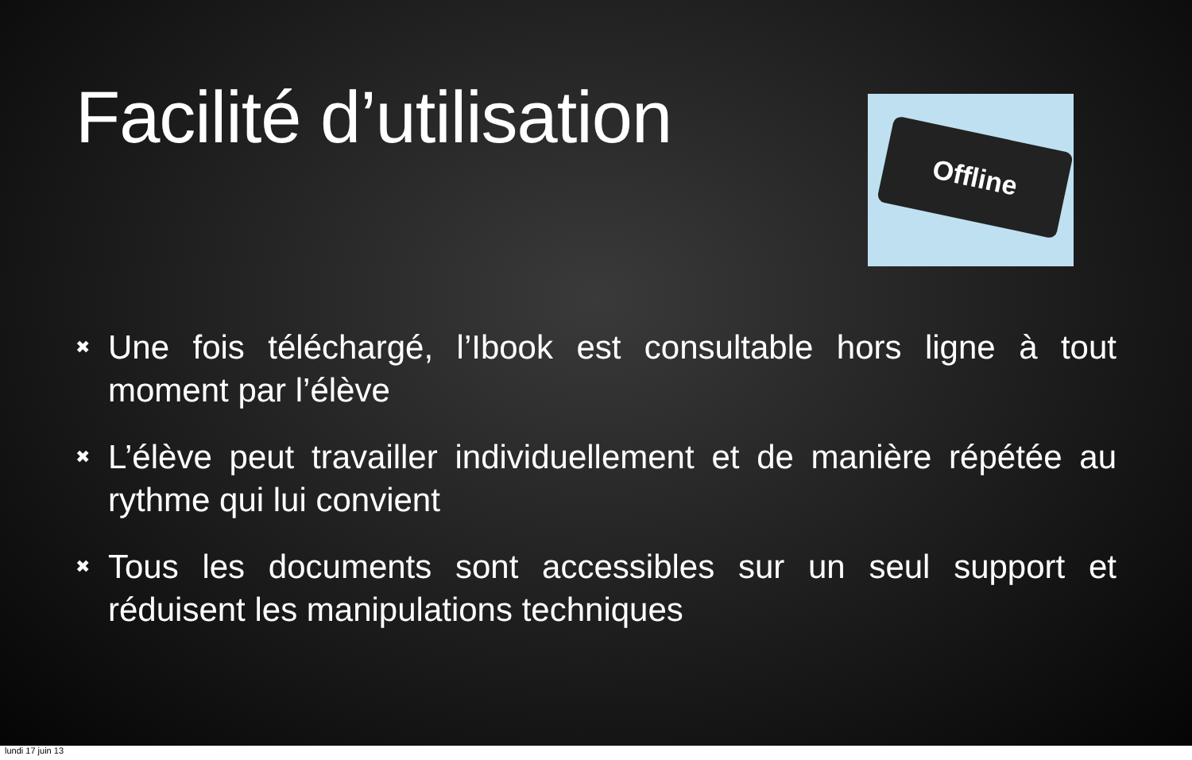Facilité d’utilisation Offline
✖ Une fois téléchargé, l’Ibook est consultable hors ligne à tout moment par l’élève
✖ L’élève peut travailler individuellement et de manière répétée au rythme qui lui convient
✖ Tous les documents sont accessibles sur un seul support et réduisent les manipulations techniques
lundi 17 juin 13